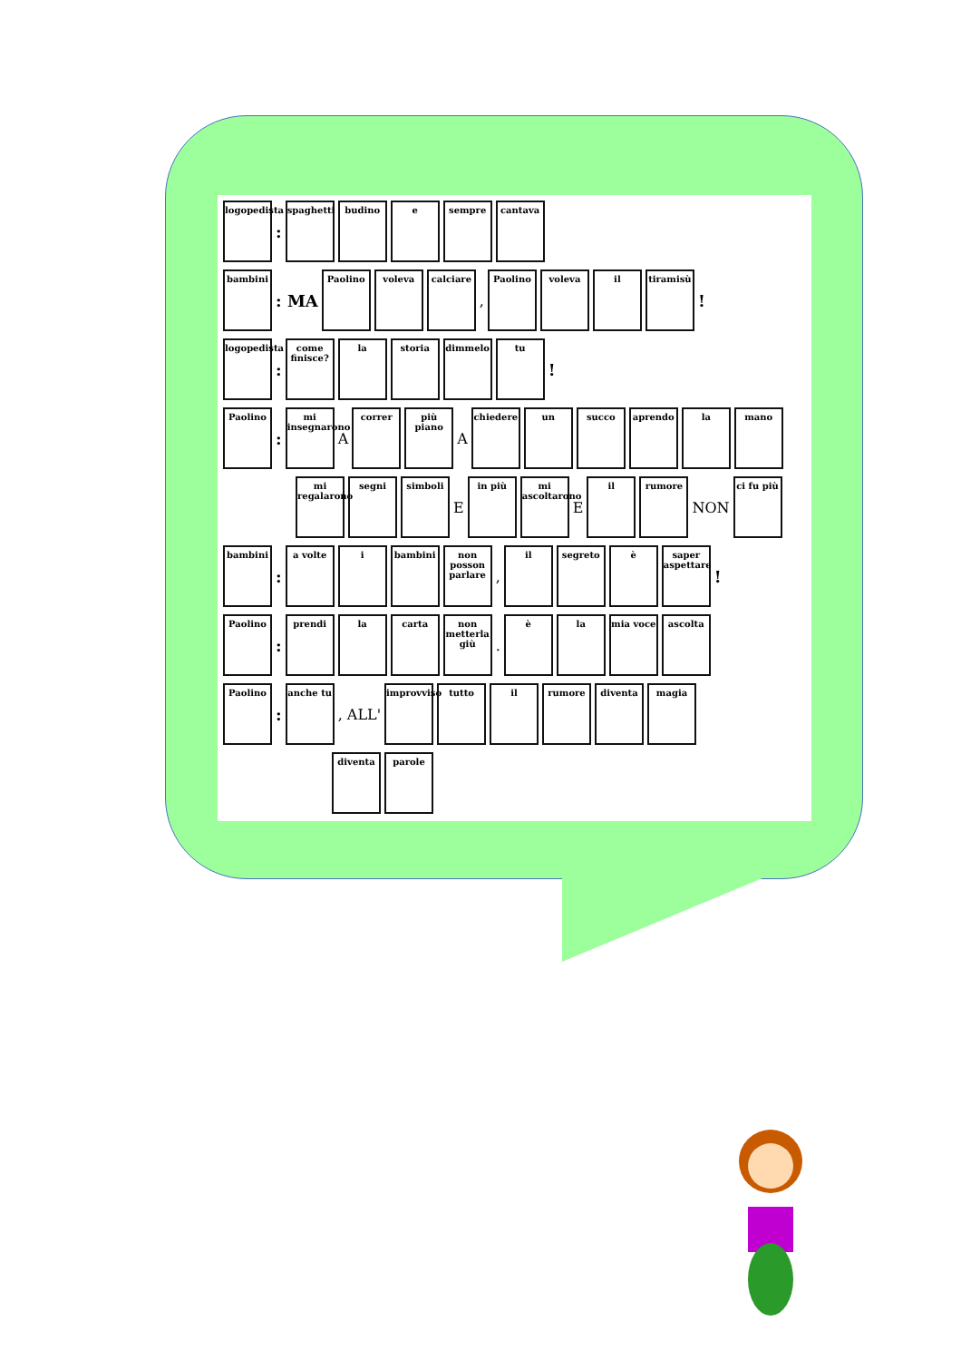logopedista
:
spaghetti
budino
e
sempre
cantava
bambini
: MA
Paolino
voleva
calciare
,
Paolino
voleva
il
tiramisù
!
logopedista
:
come finisce?
la
storia
dimmelo
tu
!
Paolino
:
mi insegnarono
A
correr
più piano
A
chiedere
un
succo
aprendo
la
mano
mi regalarono
segni
simboli
E
in più
mi ascoltarono
E
il
rumore
NON
ci fu più
bambini
:
a volte
i
bambini
non posson parlare
,
il
segreto
è
saper aspettare
!
Paolino
:
prendi
la
carta
non metterla giù
.
è
la
mia voce
ascolta
Paolino
:
anche tu
, ALL'
improvviso
tutto
il
rumore
diventa
magia
diventa
parole